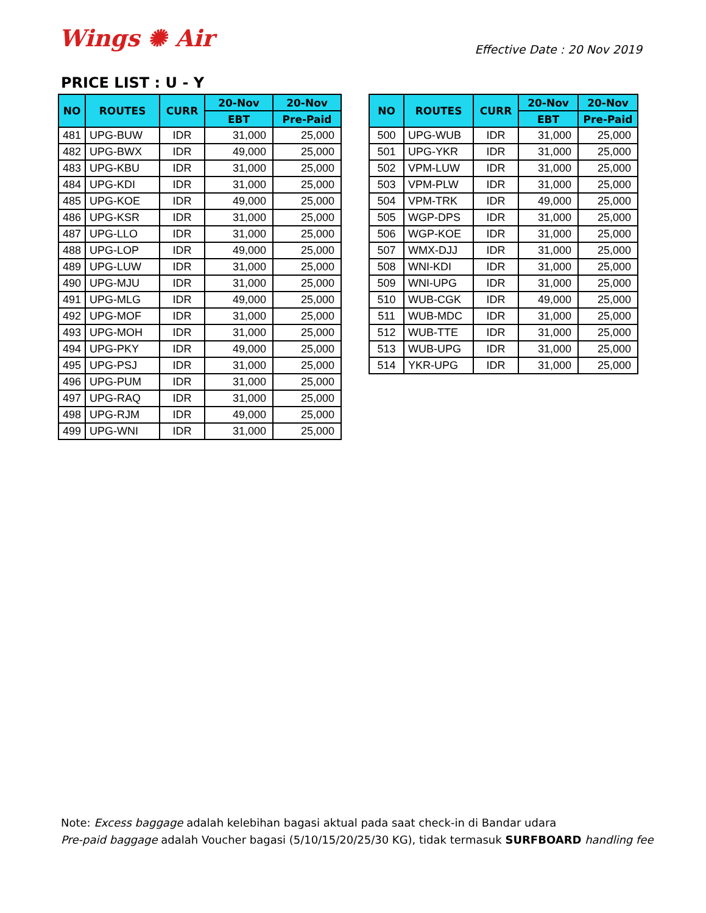Wings ✺ Air
Effective Date : 20 Nov 2019
PRICE LIST : U - Y
| NO | ROUTES | CURR | 20-Nov | 20-Nov |
| --- | --- | --- | --- | --- |
| | | | EBT | Pre-Paid |
| 481 | UPG-BUW | IDR | 31,000 | 25,000 |
| 482 | UPG-BWX | IDR | 49,000 | 25,000 |
| 483 | UPG-KBU | IDR | 31,000 | 25,000 |
| 484 | UPG-KDI | IDR | 31,000 | 25,000 |
| 485 | UPG-KOE | IDR | 49,000 | 25,000 |
| 486 | UPG-KSR | IDR | 31,000 | 25,000 |
| 487 | UPG-LLO | IDR | 31,000 | 25,000 |
| 488 | UPG-LOP | IDR | 49,000 | 25,000 |
| 489 | UPG-LUW | IDR | 31,000 | 25,000 |
| 490 | UPG-MJU | IDR | 31,000 | 25,000 |
| 491 | UPG-MLG | IDR | 49,000 | 25,000 |
| 492 | UPG-MOF | IDR | 31,000 | 25,000 |
| 493 | UPG-MOH | IDR | 31,000 | 25,000 |
| 494 | UPG-PKY | IDR | 49,000 | 25,000 |
| 495 | UPG-PSJ | IDR | 31,000 | 25,000 |
| 496 | UPG-PUM | IDR | 31,000 | 25,000 |
| 497 | UPG-RAQ | IDR | 31,000 | 25,000 |
| 498 | UPG-RJM | IDR | 49,000 | 25,000 |
| 499 | UPG-WNI | IDR | 31,000 | 25,000 |
| NO | ROUTES | CURR | 20-Nov | 20-Nov |
| --- | --- | --- | --- | --- |
| | | | EBT | Pre-Paid |
| 500 | UPG-WUB | IDR | 31,000 | 25,000 |
| 501 | UPG-YKR | IDR | 31,000 | 25,000 |
| 502 | VPM-LUW | IDR | 31,000 | 25,000 |
| 503 | VPM-PLW | IDR | 31,000 | 25,000 |
| 504 | VPM-TRK | IDR | 49,000 | 25,000 |
| 505 | WGP-DPS | IDR | 31,000 | 25,000 |
| 506 | WGP-KOE | IDR | 31,000 | 25,000 |
| 507 | WMX-DJJ | IDR | 31,000 | 25,000 |
| 508 | WNI-KDI | IDR | 31,000 | 25,000 |
| 509 | WNI-UPG | IDR | 31,000 | 25,000 |
| 510 | WUB-CGK | IDR | 49,000 | 25,000 |
| 511 | WUB-MDC | IDR | 31,000 | 25,000 |
| 512 | WUB-TTE | IDR | 31,000 | 25,000 |
| 513 | WUB-UPG | IDR | 31,000 | 25,000 |
| 514 | YKR-UPG | IDR | 31,000 | 25,000 |
Note: Excess baggage adalah kelebihan bagasi aktual pada saat check-in di Bandar udara
Pre-paid baggage adalah Voucher bagasi (5/10/15/20/25/30 KG), tidak termasuk SURFBOARD handling fee